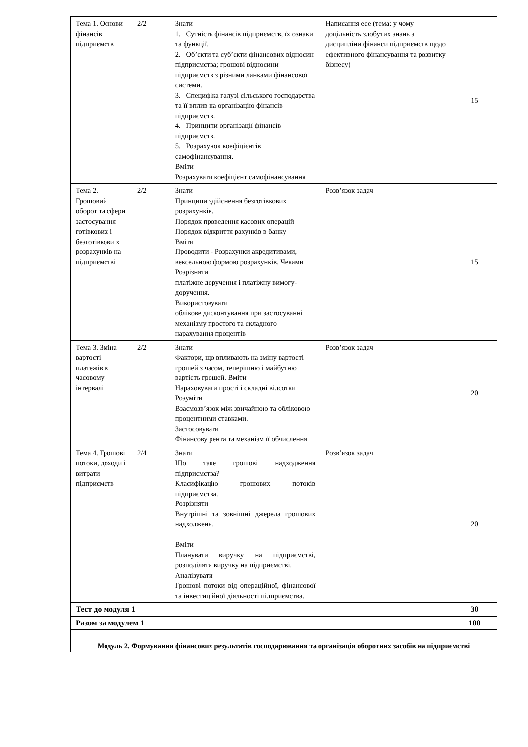| Тема 1. Основи фінансів підприємств | 2/2 | Знати 1. Сутність фінансів підприємств, їх ознаки та функції. 2. Об’єкти та суб’єкти фінансових відносин підприємства; грошові відносини підприємств з різними ланками фінансової системи. 3. Специфіка галузі сільського господарства та її вплив на організацію фінансів підприємств. 4. Принципи організації фінансів підприємств. 5. Розрахунок коефіцієнтів самофінансування. Вміти Розрахувати коефіцієнт самофінансування | Написання есе (тема: у чому доцільність здобутих знань з дисципліни фінанси підприємств щодо ефективного фінансування та розвитку бізнесу) | 15 |
| Тема 2. Грошовий оборот та сфери застосування готівкових і безготівкови х розрахунків на підприємстві | 2/2 | Знати Принципи здійснення безготівкових розрахунків. Порядок проведення касових операцій Порядок відкриття рахунків в банку Вміти Проводити - Розрахунки акредитивами, вексельною формою розрахунків, Чеками Розрізняти платіжне доручення і платіжну вимогу-доручення. Використовувати облікове дисконтування при застосуванні механізму простого та складного нарахування процентів | Розв’язок задач | 15 |
| Тема 3. Зміна вартості платежів в часовому інтервалі | 2/2 | Знати Фактори, що впливають на зміну вартості грошей з часом, теперішню і майбутню вартість грошей. Вміти Нараховувати прості і складні відсотки Розуміти Взаємозв’язок між звичайною та обліковою процентними ставками. Застосовувати Фінансову рента та механізм її обчислення | Розв’язок задач | 20 |
| Тема 4. Грошові потоки, доходи і витрати підприємств | 2/4 | Знати Що таке грошові надходження підприємства? Класифікацію грошових потоків підприємства. Розрізняти Внутрішні та зовнішні джерела грошових надходжень. Вміти Планувати виручку на підприємстві, розподіляти виручку на підприємстві. Аналізувати Грошові потоки від операційної, фінансової та інвестиційної діяльності підприємства. | Розв’язок задач | 20 |
| Тест до модуля 1 | | | | 30 |
| Разом за модулем 1 | | | | 100 |
| Модуль 2. Формування фінансових результатів господарювання та організація оборотних засобів на підприємстві | | | | |